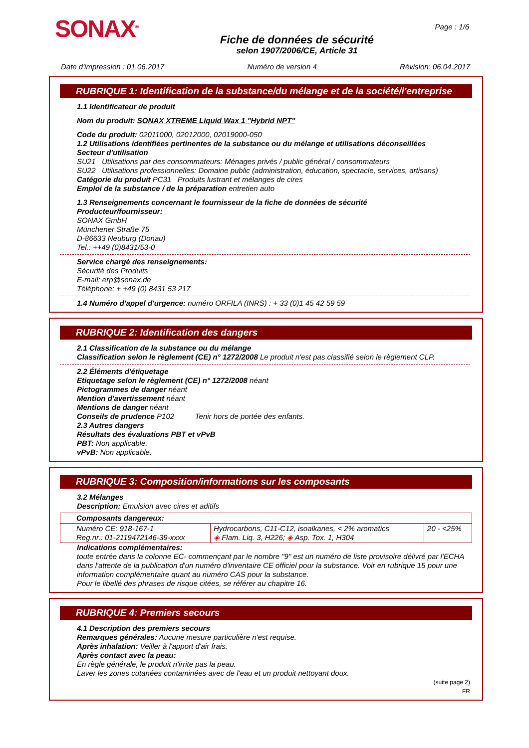SONAX<sup>®</sup>
Fiche de données de sécurité
selon 1907/2006/CE, Article 31
Page : 1/6
Date d'impression : 01.06.2017 Numéro de version 4 Révision: 06.04.2017
RUBRIQUE 1: Identification de la substance/du mélange et de la société/l'entreprise
1.1 Identificateur de produit
Nom du produit: SONAX XTREME Liquid Wax 1 "Hybrid NPT"
Code du produit: 02011000, 02012000, 02019000-050
1.2 Utilisations identifiées pertinentes de la substance ou du mélange et utilisations déconseillées
Secteur d'utilisation
SU21 Utilisations par des consommateurs: Ménages privés / public général / consommateurs
SU22 Utilisations professionnelles: Domaine public (administration, éducation, spectacle, services, artisans)
Catégorie du produit PC31 Produits lustrant et mélanges de cires
Emploi de la substance / de la préparation entretien auto
1.3 Renseignements concernant le fournisseur de la fiche de données de sécurité
Producteur/fournisseur:
SONAX GmbH
Münchener Straße 75
D-86633 Neuburg (Donau)
Tel.: ++49 (0)8431/53-0
Service chargé des renseignements:
Sécurité des Produits
E-mail: erp@sonax.de
Téléphone: + +49 (0) 8431 53 217
1.4 Numéro d'appel d'urgence: numéro ORFILA (INRS) : + 33 (0)1 45 42 59 59
RUBRIQUE 2: Identification des dangers
2.1 Classification de la substance ou du mélange
Classification selon le règlement (CE) n° 1272/2008 Le produit n'est pas classifié selon le règlement CLP.
2.2 Éléments d'étiquetage
Etiquetage selon le règlement (CE) n° 1272/2008 néant
Pictogrammes de danger néant
Mention d'avertissement néant
Mentions de danger néant
Conseils de prudence P102 Tenir hors de portée des enfants.
2.3 Autres dangers
Résultats des évaluations PBT et vPvB
PBT: Non applicable.
vPvB: Non applicable.
RUBRIQUE 3: Composition/informations sur les composants
3.2 Mélanges
Description: Emulsion avec cires et aditifs
| Composants dangereux: | | |
| Numéro CE: 918-167-1 Reg.nr.: 01-2119472146-39-xxxx | Hydrocarbons, C11-C12, isoalkanes, < 2% aromatics ◈ Flam. Liq. 3, H226; ◈ Asp. Tox. 1, H304 | 20 - <25% |
Indications complémentaires:
toute entrée dans la colonne EC- commençant par le nombre "9" est un numéro de liste provisoire délivré par l'ECHA dans l'attente de la publication d'un numéro d'inventaire CE officiel pour la substance. Voir en rubrique 15 pour une information complémentaire quant au numéro CAS pour la substance.
Pour le libellé des phrases de risque citées, se référer au chapitre 16.
RUBRIQUE 4: Premiers secours
4.1 Description des premiers secours
Remarques générales: Aucune mesure particulière n'est requise.
Après inhalation: Veiller à l'apport d'air frais.
Après contact avec la peau:
En règle générale, le produit n'irrite pas la peau.
Laver les zones cutanées contaminées avec de l'eau et un produit nettoyant doux.
(suite page 2)
FR